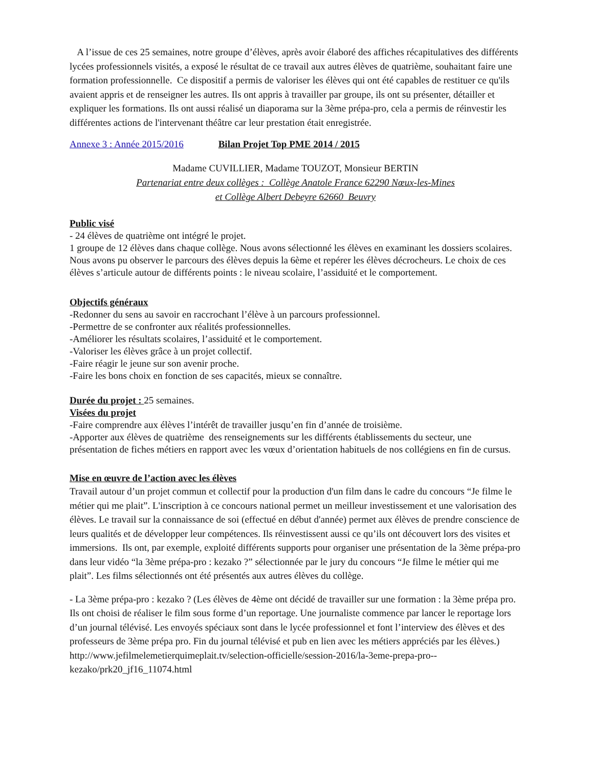A l’issue de ces 25 semaines, notre groupe d’élèves, après avoir élaboré des affiches récapitulatives des différents lycées professionnels visités, a exposé le résultat de ce travail aux autres élèves de quatrième, souhaitant faire une formation professionnelle. Ce dispositif a permis de valoriser les élèves qui ont été capables de restituer ce qu'ils avaient appris et de renseigner les autres. Ils ont appris à travailler par groupe, ils ont su présenter, détailler et expliquer les formations. Ils ont aussi réalisé un diaporama sur la 3ème prépa-pro, cela a permis de réinvestir les différentes actions de l'intervenant théâtre car leur prestation était enregistrée.
Annexe 3 : Année 2015/2016 Bilan Projet Top PME 2014 / 2015
Madame CUVILLIER, Madame TOUZOT, Monsieur BERTIN
Partenariat entre deux collèges : Collège Anatole France 62290 Nœux-les-Mines
et Collège Albert Debeyre 62660 Beuvry
Public visé
- 24 élèves de quatrième ont intégré le projet.
1 groupe de 12 élèves dans chaque collège. Nous avons sélectionné les élèves en examinant les dossiers scolaires. Nous avons pu observer le parcours des élèves depuis la 6ème et repérer les élèves décrocheurs. Le choix de ces élèves s’articule autour de différents points : le niveau scolaire, l’assiduité et le comportement.
Objectifs généraux
-Redonner du sens au savoir en raccrochant l’élève à un parcours professionnel.
-Permettre de se confronter aux réalités professionnelles.
-Améliorer les résultats scolaires, l’assiduité et le comportement.
-Valoriser les élèves grâce à un projet collectif.
-Faire réagir le jeune sur son avenir proche.
-Faire les bons choix en fonction de ses capacités, mieux se connaître.
Durée du projet : 25 semaines.
Visées du projet
-Faire comprendre aux élèves l’intérêt de travailler jusqu’en fin d’année de troisième.
-Apporter aux élèves de quatrième des renseignements sur les différents établissements du secteur, une présentation de fiches métiers en rapport avec les vœux d’orientation habituels de nos collégiens en fin de cursus.
Mise en œuvre de l’action avec les élèves
Travail autour d’un projet commun et collectif pour la production d'un film dans le cadre du concours “Je filme le métier qui me plait”. L'inscription à ce concours national permet un meilleur investissement et une valorisation des élèves. Le travail sur la connaissance de soi (effectué en début d'année) permet aux élèves de prendre conscience de leurs qualités et de développer leur compétences. Ils réinvestissent aussi ce qu’ils ont découvert lors des visites et immersions. Ils ont, par exemple, exploité différents supports pour organiser une présentation de la 3ème prépa-pro dans leur vidéo “la 3ème prépa-pro : kezako ?” sélectionnée par le jury du concours “Je filme le métier qui me plait”. Les films sélectionnés ont été présentés aux autres élèves du collège.
- La 3ème prépa-pro : kezako ? (Les élèves de 4ème ont décidé de travailler sur une formation : la 3ème prépa pro. Ils ont choisi de réaliser le film sous forme d’un reportage. Une journaliste commence par lancer le reportage lors d’un journal télévisé. Les envoyés spéciaux sont dans le lycée professionnel et font l’interview des élèves et des professeurs de 3ème prépa pro. Fin du journal télévisé et pub en lien avec les métiers appréciés par les élèves.) http://www.jefilmelemetierquimeplait.tv/selection-officielle/session-2016/la-3eme-prepa-pro--kezako/prk20_jf16_11074.html